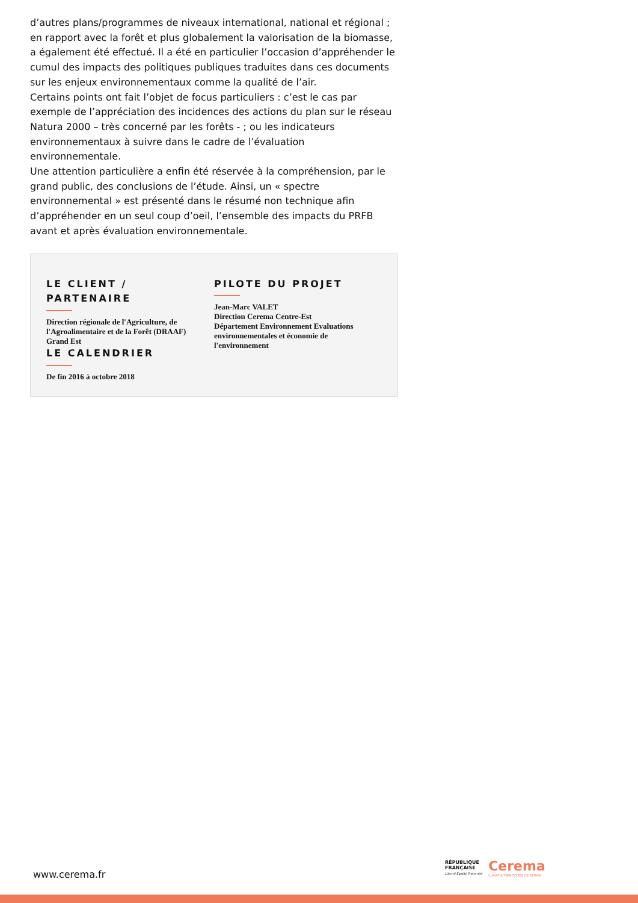d’autres plans/programmes de niveaux international, national et régional ; en rapport avec la forêt et plus globalement la valorisation de la biomasse, a également été effectué. Il a été en particulier l’occasion d’appréhender le cumul des impacts des politiques publiques traduites dans ces documents sur les enjeux environnementaux comme la qualité de l’air.
Certains points ont fait l’objet de focus particuliers : c’est le cas par exemple de l’appréciation des incidences des actions du plan sur le réseau Natura 2000 – très concerné par les forêts - ; ou les indicateurs environnementaux à suivre dans le cadre de l’évaluation environnementale.
Une attention particulière a enfin été réservée à la compréhension, par le grand public, des conclusions de l’étude. Ainsi, un « spectre environnemental » est présenté dans le résumé non technique afin d’appréhender en un seul coup d’oeil, l’ensemble des impacts du PRFB avant et après évaluation environnementale.
LE CLIENT / PARTENAIRE
Direction régionale de l'Agriculture, de
l'Agroalimentaire et de la Forêt (DRAAF)
Grand Est
LE CALENDRIER
De fin 2016 à octobre 2018
PILOTE DU PROJET
Jean-Marc VALET
Direction Cerema Centre-Est
Département Environnement Evaluations environnementales et économie de l'environnement
www.cerema.fr
RÉPUBLIQUE
FRANÇAISE
Liberté Égalité Fraternité
Cerema
CLIMAT & TERRITOIRES DE DEMAIN